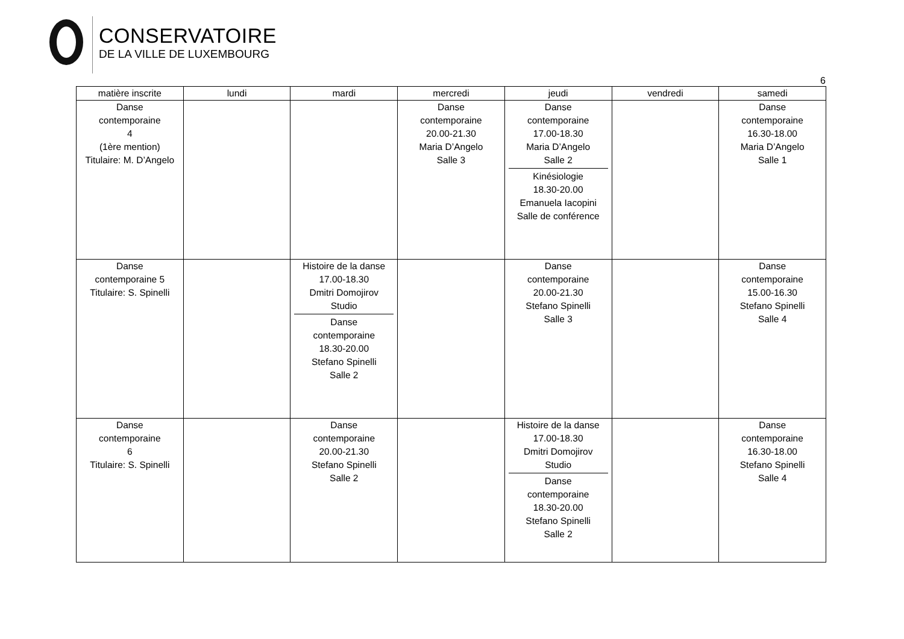CONSERVATOIRE
DE LA VILLE DE LUXEMBOURG
6
| matière inscrite | lundi | mardi | mercredi | jeudi | vendredi | samedi |
| --- | --- | --- | --- | --- | --- | --- |
| Danse contemporaine 4 (1ère mention) Titulaire: M. D’Angelo | | | Danse contemporaine 20.00-21.30 Maria D’Angelo Salle 3 | Danse contemporaine 17.00-18.30 Maria D’Angelo Salle 2 Kinésiologie 18.30-20.00 Emanuela Iacopini Salle de conférence | | Danse contemporaine 16.30-18.00 Maria D’Angelo Salle 1 |
| Danse contemporaine 5 Titulaire: S. Spinelli | | Histoire de la danse 17.00-18.30 Dmitri Domojirov Studio Danse contemporaine 18.30-20.00 Stefano Spinelli Salle 2 | | Danse contemporaine 20.00-21.30 Stefano Spinelli Salle 3 | | Danse contemporaine 15.00-16.30 Stefano Spinelli Salle 4 |
| Danse contemporaine 6 Titulaire: S. Spinelli | | Danse contemporaine 20.00-21.30 Stefano Spinelli Salle 2 | | Histoire de la danse 17.00-18.30 Dmitri Domojirov Studio Danse contemporaine 18.30-20.00 Stefano Spinelli Salle 2 | | Danse contemporaine 16.30-18.00 Stefano Spinelli Salle 4 |